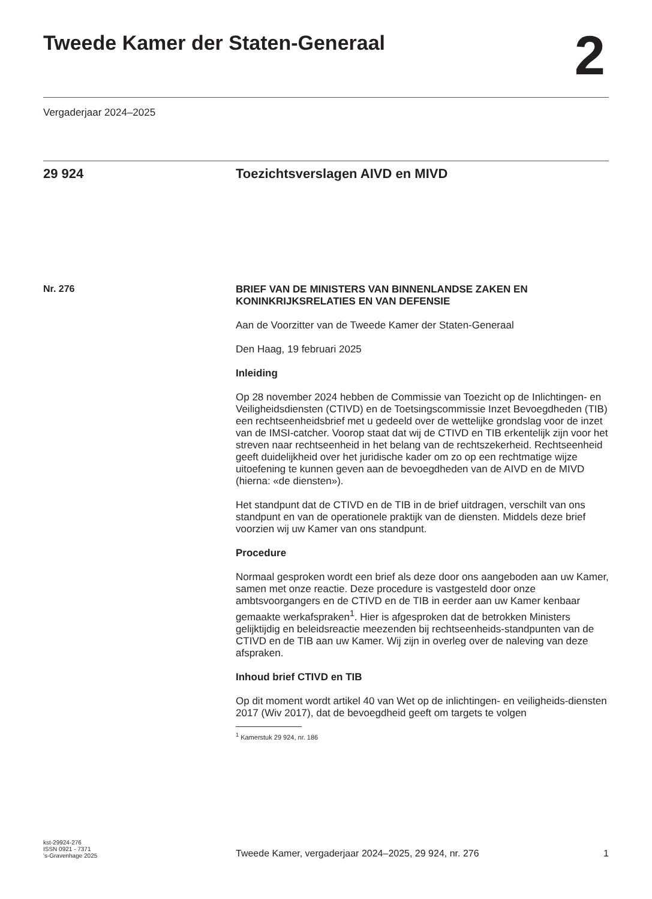Tweede Kamer der Staten-Generaal
2
Vergaderjaar 2024–2025
29 924 Toezichtsverslagen AIVD en MIVD
Nr. 276
BRIEF VAN DE MINISTERS VAN BINNENLANDSE ZAKEN EN KONINKRIJKSRELATIES EN VAN DEFENSIE
Aan de Voorzitter van de Tweede Kamer der Staten-Generaal
Den Haag, 19 februari 2025
Inleiding
Op 28 november 2024 hebben de Commissie van Toezicht op de Inlichtingen- en Veiligheidsdiensten (CTIVD) en de Toetsingscommissie Inzet Bevoegdheden (TIB) een rechtseenheidsbrief met u gedeeld over de wettelijke grondslag voor de inzet van de IMSI-catcher. Voorop staat dat wij de CTIVD en TIB erkentelijk zijn voor het streven naar rechtseenheid in het belang van de rechtszekerheid. Rechtseenheid geeft duidelijkheid over het juridische kader om zo op een rechtmatige wijze uitoefening te kunnen geven aan de bevoegdheden van de AIVD en de MIVD (hierna: «de diensten»).
Het standpunt dat de CTIVD en de TIB in de brief uitdragen, verschilt van ons standpunt en van de operationele praktijk van de diensten. Middels deze brief voorzien wij uw Kamer van ons standpunt.
Procedure
Normaal gesproken wordt een brief als deze door ons aangeboden aan uw Kamer, samen met onze reactie. Deze procedure is vastgesteld door onze ambtsvoorgangers en de CTIVD en de TIB in eerder aan uw Kamer kenbaar gemaakte werkafspraken<sup>1</sup>. Hier is afgesproken dat de betrokken Ministers gelijktijdig en beleidsreactie meezenden bij rechtseenheids-standpunten van de CTIVD en de TIB aan uw Kamer. Wij zijn in overleg over de naleving van deze afspraken.
Inhoud brief CTIVD en TIB
Op dit moment wordt artikel 40 van Wet op de inlichtingen- en veiligheids-diensten 2017 (Wiv 2017), dat de bevoegdheid geeft om targets te volgen
<sup>1</sup> Kamerstuk 29 924, nr. 186
kst-29924-276
ISSN 0921 - 7371
's-Gravenhage 2025
Tweede Kamer, vergaderjaar 2024–2025, 29 924, nr. 276 1